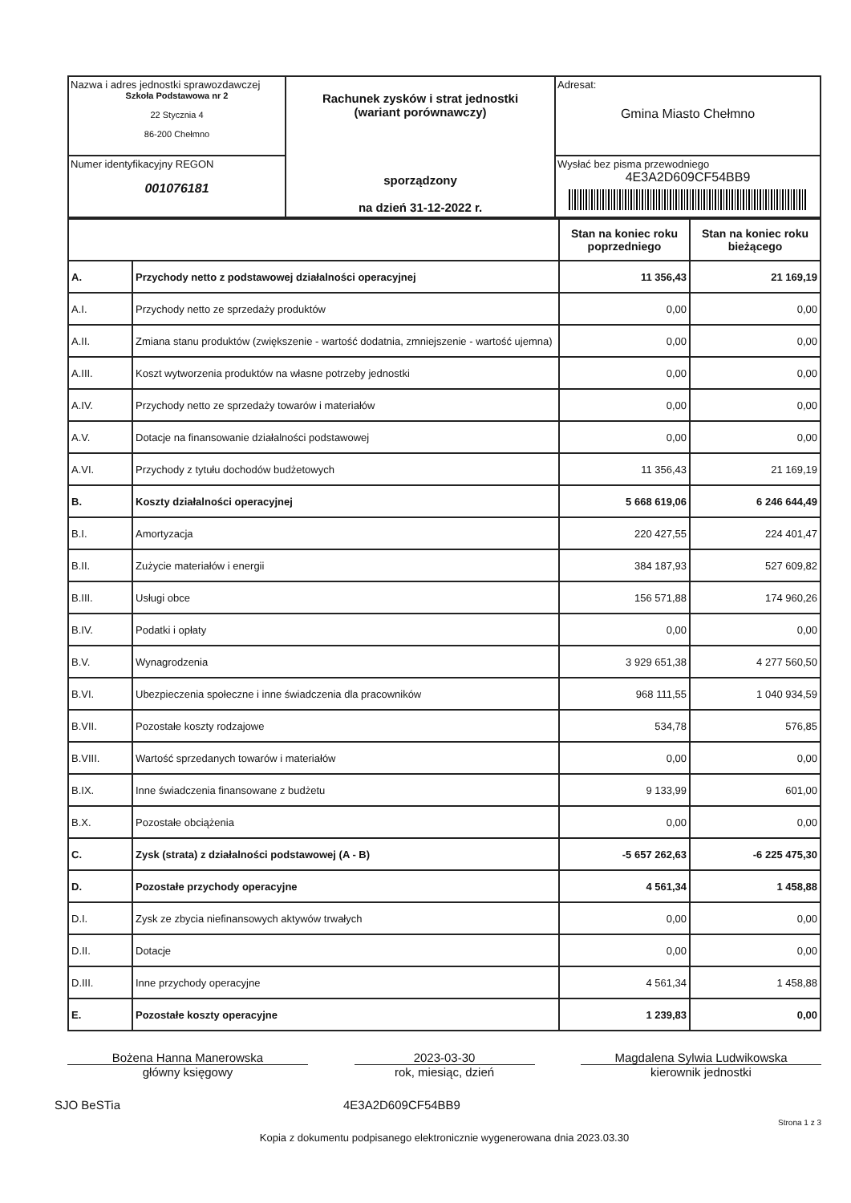| Nazwa i adres jednostki sprawozdawczej Szkoła Podstawowa nr 2 22 Stycznia 4 86-200 Chełmno | Rachunek zysków i strat jednostki (wariant porównawczy) sporządzony na dzień 31-12-2022 r. | Adresat: Gmina Miasto Chełmno |
| Numer identyfikacyjny REGON 001076181 | | Wysłać bez pisma przewodniego 4E3A2D609CF54BB9 |
| | | Stan na koniec roku poprzedniego | Stan na koniec roku bieżącego |
| --- | --- | --- | --- |
| A. | Przychody netto z podstawowej działalności operacyjnej | 11 356,43 | 21 169,19 |
| A.I. | Przychody netto ze sprzedaży produktów | 0,00 | 0,00 |
| A.II. | Zmiana stanu produktów (zwiększenie - wartość dodatnia, zmniejszenie - wartość ujemna) | 0,00 | 0,00 |
| A.III. | Koszt wytworzenia produktów na własne potrzeby jednostki | 0,00 | 0,00 |
| A.IV. | Przychody netto ze sprzedaży towarów i materiałów | 0,00 | 0,00 |
| A.V. | Dotacje na finansowanie działalności podstawowej | 0,00 | 0,00 |
| A.VI. | Przychody z tytułu dochodów budżetowych | 11 356,43 | 21 169,19 |
| B. | Koszty działalności operacyjnej | 5 668 619,06 | 6 246 644,49 |
| B.I. | Amortyzacja | 220 427,55 | 224 401,47 |
| B.II. | Zużycie materiałów i energii | 384 187,93 | 527 609,82 |
| B.III. | Usługi obce | 156 571,88 | 174 960,26 |
| B.IV. | Podatki i opłaty | 0,00 | 0,00 |
| B.V. | Wynagrodzenia | 3 929 651,38 | 4 277 560,50 |
| B.VI. | Ubezpieczenia społeczne i inne świadczenia dla pracowników | 968 111,55 | 1 040 934,59 |
| B.VII. | Pozostałe koszty rodzajowe | 534,78 | 576,85 |
| B.VIII. | Wartość sprzedanych towarów i materiałów | 0,00 | 0,00 |
| B.IX. | Inne świadczenia finansowane z budżetu | 9 133,99 | 601,00 |
| B.X. | Pozostałe obciążenia | 0,00 | 0,00 |
| C. | Zysk (strata) z działalności podstawowej (A - B) | -5 657 262,63 | -6 225 475,30 |
| D. | Pozostałe przychody operacyjne | 4 561,34 | 1 458,88 |
| D.I. | Zysk ze zbycia niefinansowych aktywów trwałych | 0,00 | 0,00 |
| D.II. | Dotacje | 0,00 | 0,00 |
| D.III. | Inne przychody operacyjne | 4 561,34 | 1 458,88 |
| E. | Pozostałe koszty operacyjne | 1 239,83 | 0,00 |
Bożena Hanna Manerowska
główny księgowy
2023-03-30
rok, miesiąc, dzień
Magdalena Sylwia Ludwikowska
kierownik jednostki
SJO BeSTia 4E3A2D609CF54BB9
Strona 1 z 3
Kopia z dokumentu podpisanego elektronicznie wygenerowana dnia 2023.03.30